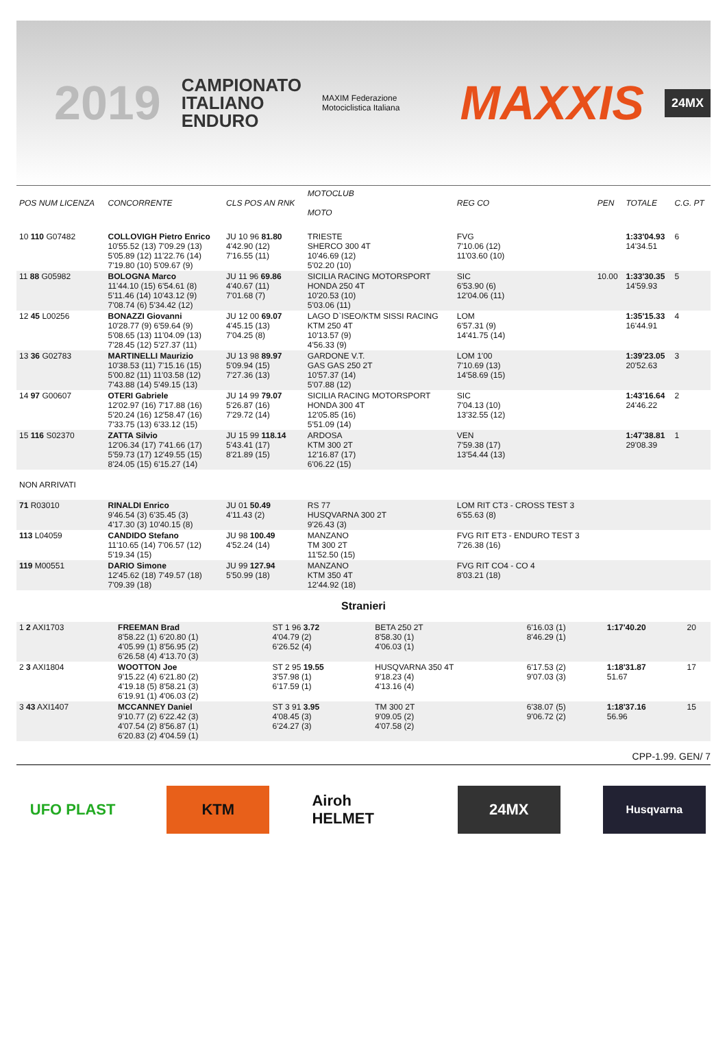2019 CAMPIONATO
ITALIANO
ENDURO MAXIM Federazione Motociclistica Italiana MAXXIS 24MX
| POS NUM LICENZA | CONCORRENTE | CLS POS AN RNK | MOTOCLUB MOTO | REG CO | PEN | TOTALE | C.G. PT |
| --- | --- | --- | --- | --- | --- | --- | --- |
| 10 110 G07482 | COLLOVIGH Pietro Enrico 10'55.52 (13) 7'09.29 (13) 5'05.89 (12) 11'22.76 (14) 7'19.80 (10) 5'09.67 (9) | JU 10 96 81.80 4'42.90 (12) 7'16.55 (11) | TRIESTE SHERCO 300 4T 10'46.69 (12) 5'02.20 (10) | FVG 7'10.06 (12) 11'03.60 (10) | | 1:33'04.93 14'34.51 | 6 |
| 11 88 G05982 | BOLOGNA Marco 11'44.10 (15) 6'54.61 (8) 5'11.46 (14) 10'43.12 (9) 7'08.74 (6) 5'34.42 (12) | JU 11 96 69.86 4'40.67 (11) 7'01.68 (7) | SICILIA RACING MOTORSPORT HONDA 250 4T 10'20.53 (10) 5'03.06 (11) | SIC 6'53.90 (6) 12'04.06 (11) | 10.00 | 1:33'30.35 14'59.93 | 5 |
| 12 45 L00256 | BONAZZI Giovanni 10'28.77 (9) 6'59.64 (9) 5'08.65 (13) 11'04.09 (13) 7'28.45 (12) 5'27.37 (11) | JU 12 00 69.07 4'45.15 (13) 7'04.25 (8) | LAGO D`ISEO/KTM SISSI RACING KTM 250 4T 10'13.57 (9) 4'56.33 (9) | LOM 6'57.31 (9) 14'41.75 (14) | | 1:35'15.33 16'44.91 | 4 |
| 13 36 G02783 | MARTINELLI Maurizio 10'38.53 (11) 7'15.16 (15) 5'00.82 (11) 11'03.58 (12) 7'43.88 (14) 5'49.15 (13) | JU 13 98 89.97 5'09.94 (15) 7'27.36 (13) | GARDONE V.T. GAS GAS 250 2T 10'57.37 (14) 5'07.88 (12) | LOM 1'00 7'10.69 (13) 14'58.69 (15) | | 1:39'23.05 20'52.63 | 3 |
| 14 97 G00607 | OTERI Gabriele 12'02.97 (16) 7'17.88 (16) 5'20.24 (16) 12'58.47 (16) 7'33.75 (13) 6'33.12 (15) | JU 14 99 79.07 5'26.87 (16) 7'29.72 (14) | SICILIA RACING MOTORSPORT HONDA 300 4T 12'05.85 (16) 5'51.09 (14) | SIC 7'04.13 (10) 13'32.55 (12) | | 1:43'16.64 24'46.22 | 2 |
| 15 116 S02370 | ZATTA Silvio 12'06.34 (17) 7'41.66 (17) 5'59.73 (17) 12'49.55 (15) 8'24.05 (15) 6'15.27 (14) | JU 15 99 118.14 5'43.41 (17) 8'21.89 (15) | ARDOSA KTM 300 2T 12'16.87 (17) 6'06.22 (15) | VEN 7'59.38 (17) 13'54.44 (13) | | 1:47'38.81 29'08.39 | 1 |
| NON ARRIVATI | | | | | | | |
| 71 R03010 | RINALDI Enrico 9'46.54 (3) 6'35.45 (3) 4'17.30 (3) 10'40.15 (8) | JU 01 50.49 4'11.43 (2) | RS 77 HUSQVARNA 300 2T 9'26.43 (3) | LOM RIT CT3 - CROSS TEST 3 6'55.63 (8) | | | |
| 113 L04059 | CANDIDO Stefano 11'10.65 (14) 7'06.57 (12) 5'19.34 (15) | JU 98 100.49 4'52.24 (14) | MANZANO TM 300 2T 11'52.50 (15) | FVG RIT ET3 - ENDURO TEST 3 7'26.38 (16) | | | |
| 119 M00551 | DARIO Simone 12'45.62 (18) 7'49.57 (18) 7'09.39 (18) | JU 99 127.94 5'50.99 (18) | MANZANO KTM 350 4T 12'44.92 (18) | FVG RIT CO4 - CO 4 8'03.21 (18) | | | |
Stranieri
| 1 2 AXI1703 | FREEMAN Brad 8'58.22 (1) 6'20.80 (1) 4'05.99 (1) 8'56.95 (2) 6'26.58 (4) 4'13.70 (3) | ST 1 96 3.72 4'04.79 (2) 6'26.52 (4) | BETA 250 2T 8'58.30 (1) 4'06.03 (1) | 6'16.03 (1) 8'46.29 (1) | 1:17'40.20 | 20 |
| 2 3 AXI1804 | WOOTTON Joe 9'15.22 (4) 6'21.80 (2) 4'19.18 (5) 8'58.21 (3) 6'19.91 (1) 4'06.03 (2) | ST 2 95 19.55 3'57.98 (1) 6'17.59 (1) | HUSQVARNA 350 4T 9'18.23 (4) 4'13.16 (4) | 6'17.53 (2) 9'07.03 (3) | 1:18'31.87 51.67 | 17 |
| 3 43 AXI1407 | MCCANNEY Daniel 9'10.77 (2) 6'22.42 (3) 4'07.54 (2) 8'56.87 (1) 6'20.83 (2) 4'04.59 (1) | ST 3 91 3.95 4'08.45 (3) 6'24.27 (3) | TM 300 2T 9'09.05 (2) 4'07.58 (2) | 6'38.07 (5) 9'06.72 (2) | 1:18'37.16 56.96 | 15 |
CPP-1.99. GEN/ 7
UFO PLAST KTM Airoh HELMET
24MX
Husqvarna